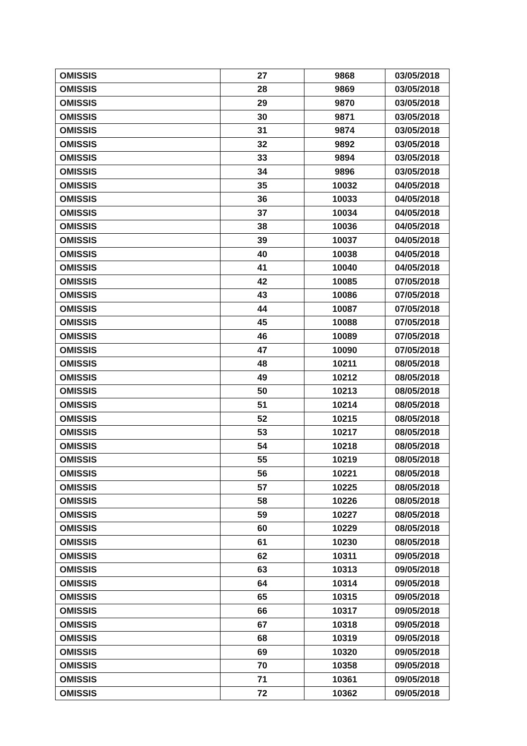| OMISSIS | 27 | 9868 | 03/05/2018 |
| OMISSIS | 28 | 9869 | 03/05/2018 |
| OMISSIS | 29 | 9870 | 03/05/2018 |
| OMISSIS | 30 | 9871 | 03/05/2018 |
| OMISSIS | 31 | 9874 | 03/05/2018 |
| OMISSIS | 32 | 9892 | 03/05/2018 |
| OMISSIS | 33 | 9894 | 03/05/2018 |
| OMISSIS | 34 | 9896 | 03/05/2018 |
| OMISSIS | 35 | 10032 | 04/05/2018 |
| OMISSIS | 36 | 10033 | 04/05/2018 |
| OMISSIS | 37 | 10034 | 04/05/2018 |
| OMISSIS | 38 | 10036 | 04/05/2018 |
| OMISSIS | 39 | 10037 | 04/05/2018 |
| OMISSIS | 40 | 10038 | 04/05/2018 |
| OMISSIS | 41 | 10040 | 04/05/2018 |
| OMISSIS | 42 | 10085 | 07/05/2018 |
| OMISSIS | 43 | 10086 | 07/05/2018 |
| OMISSIS | 44 | 10087 | 07/05/2018 |
| OMISSIS | 45 | 10088 | 07/05/2018 |
| OMISSIS | 46 | 10089 | 07/05/2018 |
| OMISSIS | 47 | 10090 | 07/05/2018 |
| OMISSIS | 48 | 10211 | 08/05/2018 |
| OMISSIS | 49 | 10212 | 08/05/2018 |
| OMISSIS | 50 | 10213 | 08/05/2018 |
| OMISSIS | 51 | 10214 | 08/05/2018 |
| OMISSIS | 52 | 10215 | 08/05/2018 |
| OMISSIS | 53 | 10217 | 08/05/2018 |
| OMISSIS | 54 | 10218 | 08/05/2018 |
| OMISSIS | 55 | 10219 | 08/05/2018 |
| OMISSIS | 56 | 10221 | 08/05/2018 |
| OMISSIS | 57 | 10225 | 08/05/2018 |
| OMISSIS | 58 | 10226 | 08/05/2018 |
| OMISSIS | 59 | 10227 | 08/05/2018 |
| OMISSIS | 60 | 10229 | 08/05/2018 |
| OMISSIS | 61 | 10230 | 08/05/2018 |
| OMISSIS | 62 | 10311 | 09/05/2018 |
| OMISSIS | 63 | 10313 | 09/05/2018 |
| OMISSIS | 64 | 10314 | 09/05/2018 |
| OMISSIS | 65 | 10315 | 09/05/2018 |
| OMISSIS | 66 | 10317 | 09/05/2018 |
| OMISSIS | 67 | 10318 | 09/05/2018 |
| OMISSIS | 68 | 10319 | 09/05/2018 |
| OMISSIS | 69 | 10320 | 09/05/2018 |
| OMISSIS | 70 | 10358 | 09/05/2018 |
| OMISSIS | 71 | 10361 | 09/05/2018 |
| OMISSIS | 72 | 10362 | 09/05/2018 |